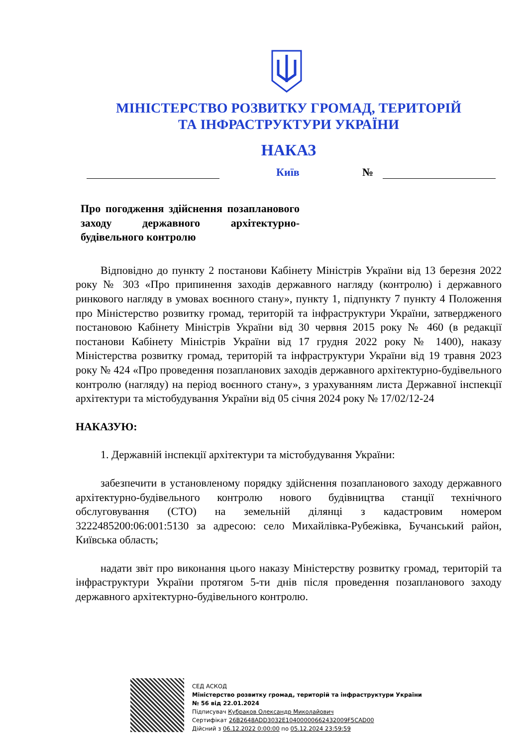МІНІСТЕРСТВО РОЗВИТКУ ГРОМАД, ТЕРИТОРІЙ
ТА ІНФРАСТРУКТУРИ УКРАЇНИ
НАКАЗ
Київ №
Про погодження здійснення позапланового заходу державного архітектурно-будівельного контролю
Відповідно до пункту 2 постанови Кабінету Міністрів України від 13 березня 2022 року № 303 «Про припинення заходів державного нагляду (контролю) і державного ринкового нагляду в умовах воєнного стану», пункту 1, підпункту 7 пункту 4 Положення про Міністерство розвитку громад, територій та інфраструктури України, затвердженого постановою Кабінету Міністрів України від 30 червня 2015 року № 460 (в редакції постанови Кабінету Міністрів України від 17 грудня 2022 року № 1400), наказу Міністерства розвитку громад, територій та інфраструктури України від 19 травня 2023 року № 424 «Про проведення позапланових заходів державного архітектурно-будівельного контролю (нагляду) на період воєнного стану», з урахуванням листа Державної інспекції архітектури та містобудування України від 05 січня 2024 року № 17/02/12-24
НАКАЗУЮ:
1. Державній інспекції архітектури та містобудування України:
забезпечити в установленому порядку здійснення позапланового заходу державного архітектурно-будівельного контролю нового будівництва станції технічного обслуговування (СТО) на земельній ділянці з кадастровим номером 3222485200:06:001:5130 за адресою: село Михайлівка-Рубежівка, Бучанський район, Київська область;
надати звіт про виконання цього наказу Міністерству розвитку громад, територій та інфраструктури України протягом 5-ти днів після проведення позапланового заходу державного архітектурно-будівельного контролю.
СЕД АСКОД
Міністерство розвитку громад, територій та інфраструктури України
№ 56 від 22.01.2024
Підписувач Кубраков Олександр Миколайович
Сертифікат 26B2648ADD3032E10400000662432009F5CAD00
Дійсний з 06.12.2022 0:00:00 по 05.12.2024 23:59:59